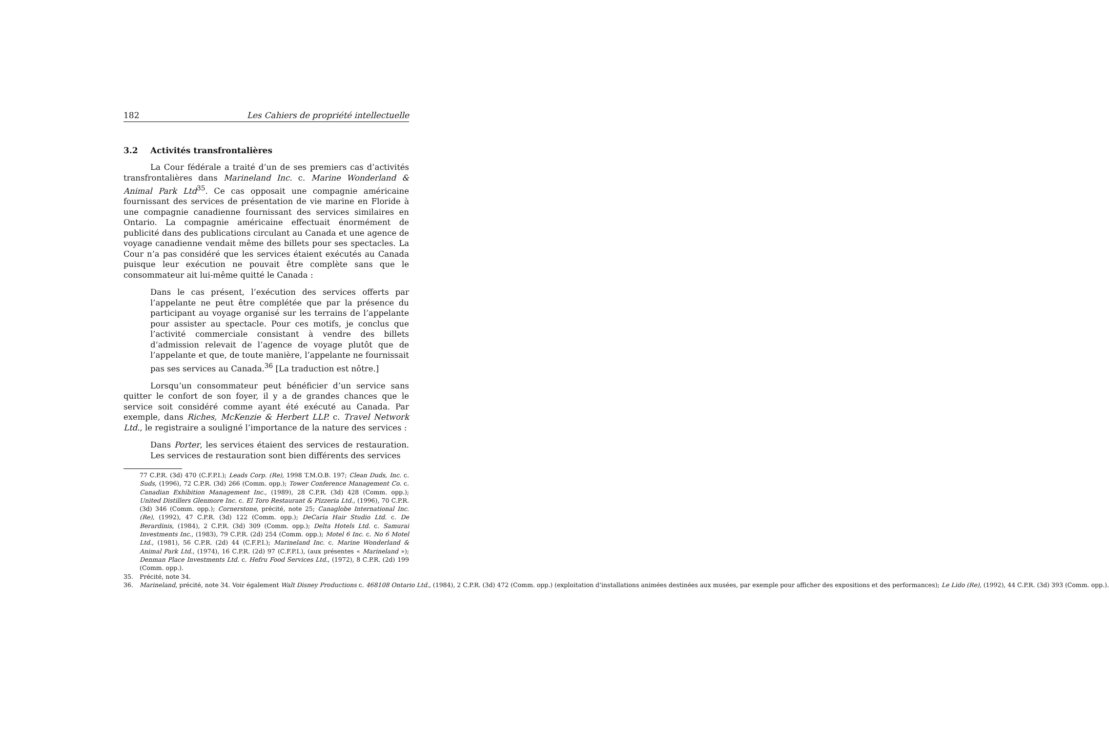182 Les Cahiers de propriété intellectuelle
3.2 Activités transfrontalières
La Cour fédérale a traité d’un de ses premiers cas d’activités transfrontalières dans Marineland Inc. c. Marine Wonderland & Animal Park Ltd<sup>35</sup>. Ce cas opposait une compagnie américaine fournissant des services de présentation de vie marine en Floride à une compagnie canadienne fournissant des services similaires en Ontario. La compagnie américaine effectuait énormément de publicité dans des publications circulant au Canada et une agence de voyage canadienne vendait même des billets pour ses spectacles. La Cour n’a pas considéré que les services étaient exécutés au Canada puisque leur exécution ne pouvait être complète sans que le consommateur ait lui-même quitté le Canada :
Dans le cas présent, l’exécution des services offerts par l’appelante ne peut être complétée que par la présence du participant au voyage organisé sur les terrains de l’appelante pour assister au spectacle. Pour ces motifs, je conclus que l’activité commerciale consistant à vendre des billets d’admission relevait de l’agence de voyage plutôt que de l’appelante et que, de toute manière, l’appelante ne fournissait pas ses services au Canada.<sup>36</sup> [La traduction est nôtre.]
Lorsqu’un consommateur peut bénéficier d’un service sans quitter le confort de son foyer, il y a de grandes chances que le service soit considéré comme ayant été exécuté au Canada. Par exemple, dans Riches, McKenzie & Herbert LLP. c. Travel Network Ltd., le registraire a souligné l’importance de la nature des services :
Dans Porter, les services étaient des services de restauration. Les services de restauration sont bien différents des services
77 C.P.R. (3d) 470 (C.F.P.I.); Leads Corp. (Re), 1998 T.M.O.B. 197; Clean Duds, Inc. c. Suds, (1996), 72 C.P.R. (3d) 266 (Comm. opp.); Tower Conference Management Co. c. Canadian Exhibition Management Inc., (1989), 28 C.P.R. (3d) 428 (Comm. opp.); United Distillers Glenmore Inc. c. El Toro Restaurant & Pizzeria Ltd., (1996), 70 C.P.R. (3d) 346 (Comm. opp.); Cornerstone, précité, note 25; Canaglobe International Inc. (Re), (1992), 47 C.P.R. (3d) 122 (Comm. opp.); DeCaria Hair Studio Ltd. c. De Berardinis, (1984), 2 C.P.R. (3d) 309 (Comm. opp.); Delta Hotels Ltd. c. Samurai Investments Inc., (1983), 79 C.P.R. (2d) 254 (Comm. opp.); Motel 6 Inc. c. No 6 Motel Ltd., (1981), 56 C.P.R. (2d) 44 (C.F.P.I.); Marineland Inc. c. Marine Wonderland & Animal Park Ltd., (1974), 16 C.P.R. (2d) 97 (C.F.P.I.), (aux présentes « Marineland »); Denman Place Investments Ltd. c. Hefru Food Services Ltd., (1972), 8 C.P.R. (2d) 199 (Comm. opp.).
35. Précité, note 34.
36. Marineland, précité, note 34. Voir également Walt Disney Productions c. 468108 Ontario Ltd., (1984), 2 C.P.R. (3d) 472 (Comm. opp.) (exploitation d’installations animées destinées aux musées, par exemple pour afficher des expositions et des performances); Le Lido (Re), (1992), 44 C.P.R. (3d) 393 (Comm. opp.).